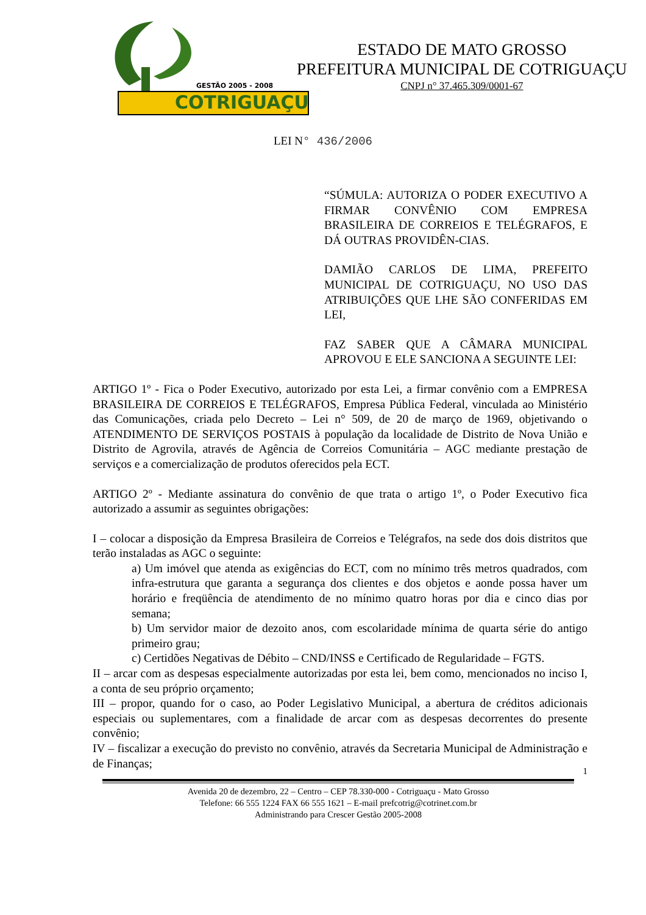GESTÃO 2005 - 2008
COTRIGUAÇU
ESTADO DE MATO GROSSO
PREFEITURA MUNICIPAL DE COTRIGUAÇU
CNPJ n° 37.465.309/0001-67
LEI N° 436/2006
“SÚMULA: AUTORIZA O PODER EXECUTIVO A FIRMAR CONVÊNIO COM EMPRESA BRASILEIRA DE CORREIOS E TELÉGRAFOS, E DÁ OUTRAS PROVIDÊN-CIAS.
DAMIÃO CARLOS DE LIMA, PREFEITO MUNICIPAL DE COTRIGUAÇU, NO USO DAS ATRIBUIÇÕES QUE LHE SÃO CONFERIDAS EM LEI,
FAZ SABER QUE A CÂMARA MUNICIPAL APROVOU E ELE SANCIONA A SEGUINTE LEI:
ARTIGO 1º - Fica o Poder Executivo, autorizado por esta Lei, a firmar convênio com a EMPRESA BRASILEIRA DE CORREIOS E TELÉGRAFOS, Empresa Pública Federal, vinculada ao Ministério das Comunicações, criada pelo Decreto – Lei n° 509, de 20 de março de 1969, objetivando o ATENDIMENTO DE SERVIÇOS POSTAIS à população da localidade de Distrito de Nova União e Distrito de Agrovila, através de Agência de Correios Comunitária – AGC mediante prestação de serviços e a comercialização de produtos oferecidos pela ECT.
ARTIGO 2º - Mediante assinatura do convênio de que trata o artigo 1º, o Poder Executivo fica autorizado a assumir as seguintes obrigações:
I – colocar a disposição da Empresa Brasileira de Correios e Telégrafos, na sede dos dois distritos que terão instaladas as AGC o seguinte:
a) Um imóvel que atenda as exigências do ECT, com no mínimo três metros quadrados, com infra-estrutura que garanta a segurança dos clientes e dos objetos e aonde possa haver um horário e freqüência de atendimento de no mínimo quatro horas por dia e cinco dias por semana;
b) Um servidor maior de dezoito anos, com escolaridade mínima de quarta série do antigo primeiro grau;
c) Certidões Negativas de Débito – CND/INSS e Certificado de Regularidade – FGTS.
II – arcar com as despesas especialmente autorizadas por esta lei, bem como, mencionados no inciso I, a conta de seu próprio orçamento;
III – propor, quando for o caso, ao Poder Legislativo Municipal, a abertura de créditos adicionais especiais ou suplementares, com a finalidade de arcar com as despesas decorrentes do presente convênio;
IV – fiscalizar a execução do previsto no convênio, através da Secretaria Municipal de Administração e de Finanças;
1
Avenida 20 de dezembro, 22 – Centro – CEP 78.330-000 - Cotriguaçu - Mato Grosso
Telefone: 66 555 1224 FAX 66 555 1621 – E-mail prefcotrig@cotrinet.com.br
Administrando para Crescer Gestão 2005-2008